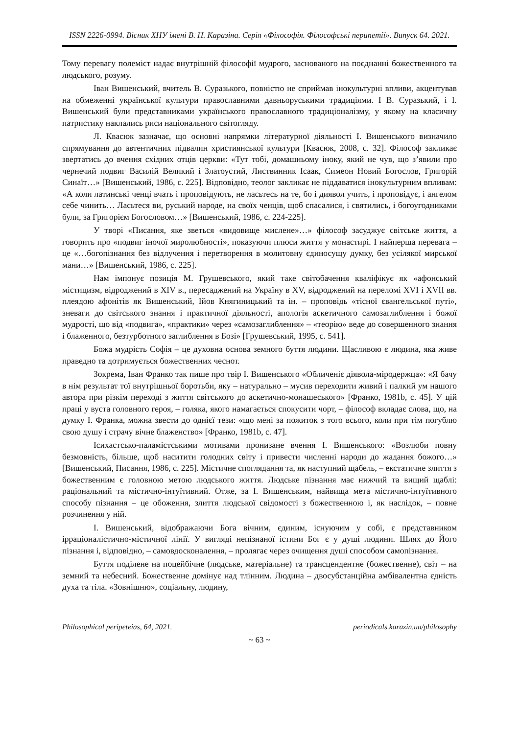ISSN 2226-0994. Вісник ХНУ імені В. Н. Каразіна. Серія «Філософія. Філософські перипетії». Випуск 64. 2021.
Тому перевагу полеміст надає внутрішній філософії мудрого, заснованого на поєднанні божественного та людського, розуму.
Іван Вишенський, вчитель В. Суразького, повністю не сприймав інокультурні впливи, акцентував на обмеженні української культури православними давньоруськими традиціями. І В. Суразький, і І. Вишенський були представниками українського православного традиціоналізму, у якому на класичну патристику наклались риси національного світогляду.
Л. Квасюк зазначає, що основні напрямки літературної діяльності І. Вишенського визначило спрямування до автентичних підвалин християнської культури [Квасюк, 2008, с. 32]. Філософ закликає звертатись до вчення східних отців церкви: «Тут тобі, домашньому іноку, який не чув, що з’явили про чернечий подвиг Василій Великий і Златоустий, Листвинник Ісаак, Симеон Новий Богослов, Григорій Синаїт…» [Вишенський, 1986, с. 225]. Відповідно, теолог закликає не піддаватися інокультурним впливам: «А коли латинські ченці вчать і проповідують, не ласьтесь на те, бо і диявол учить, і проповідує, і ангелом себе чинить… Ласьтеся ви, руський народе, на своїх ченців, щоб спасалися, і святились, і богоугодниками були, за Григорієм Богословом…» [Вишенський, 1986, с. 224-225].
У творі «Писання, яке зветься «видовище мислене»…» філософ засуджує світське життя, а говорить про «подвиг іночої миролюбності», показуючи плюси життя у монастирі. І найперша перевага – це «…богопізнання без відлучення і перетворення в молитовну єдиносущу думку, без усілякої мирської мани…» [Вишенський, 1986, с. 225].
Нам імпонує позиція М. Грушевського, який таке світобачення кваліфікує як «афонський містицизм, відроджений в XIV в., пересаджений на Україну в XV, відроджений на переломі XVI і XVII вв. плеядою афонітів як Вишенський, Ійов Княгиницький та ін. – проповідь «тісної євангельської путі», зневаги до світського знання і практичної діяльності, апологія аскетичного самозаглиблення і божої мудрості, що від «подвига», «практики» через «самозаглиблення» – «теорію» веде до совершенного знання і блаженного, безтурботного заглиблення в Бозі» [Грушевський, 1995, с. 541].
Божа мудрість Софія – це духовна основа земного буття людини. Щасливою є людина, яка живе праведно та дотримується божественних чеснот.
Зокрема, Іван Франко так пише про твір І. Вишенського «Обличеніє діявола-міродержца»: «Я бачу в нім результат тої внутрішньої боротьби, яку – натурально – мусив переходити живий і палкий ум нашого автора при різкім переході з життя світського до аскетично-монашеського» [Франко, 1981b, с. 45]. У цій праці у вуста головного героя, – голяка, якого намагається спокусити чорт, – філософ вкладає слова, що, на думку І. Франка, можна звести до однієї тези: «що мені за пожиток з того всього, коли при тім погублю свою душу і страчу вічне блаженство» [Франко, 1981b, с. 47].
Ісихастсько-паламістськими мотивами пронизане вчення І. Вишенського: «Возлюби повну безмовність, більше, щоб наситити голодних світу і привести численні народи до жадання божого…» [Вишенський, Писання, 1986, с. 225]. Містичне споглядання та, як наступний щабель, – екстатичне злиття з божественним є головною метою людського життя. Людське пізнання має нижчий та вищий щаблі: раціональний та містично-інтуїтивний. Отже, за І. Вишенським, найвища мета містично-інтуїтивного способу пізнання – це обоження, злиття людської свідомості з божественною і, як наслідок, – повне розчинення у ній.
І. Вишенський, відображаючи Бога вічним, єдиним, існуючим у собі, є представником ірраціоналістично-містичної лінії. У вигляді непізнаної істини Бог є у душі людини. Шлях до Його пізнання і, відповідно, – самовдосконалення, – пролягає через очищення душі способом самопізнання.
Буття поділене на поцейбічне (людське, матеріальне) та трансцендентне (божественне), світ – на земний та небесний. Божественне домінує над тлінним. Людина – двосубстанційна амбівалентна єдність духа та тіла. «Зовнішню», соціальну, людину,
Philosophical peripeteias, 64, 2021. periodicals.karazin.ua/philosophy
~ 63 ~